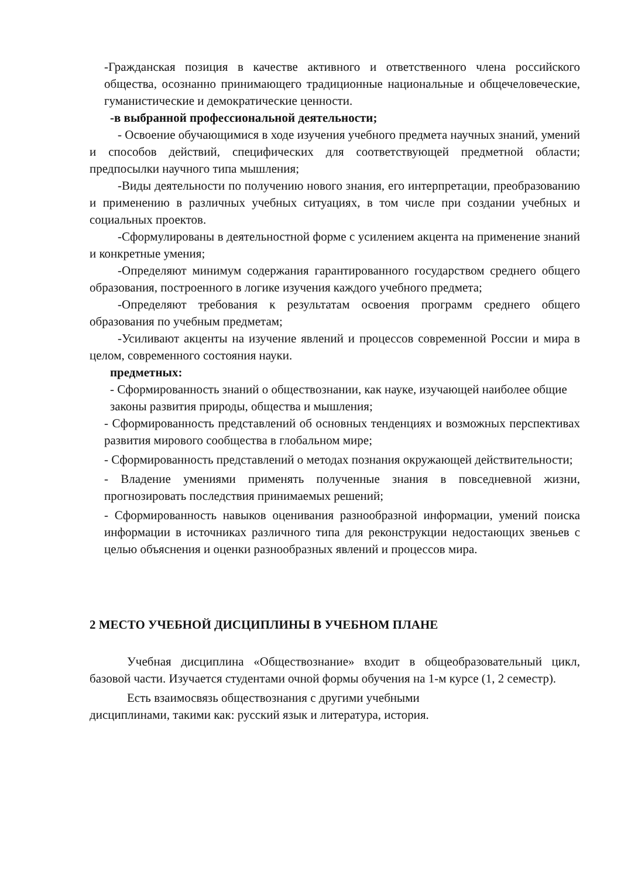-Гражданская позиция в качестве активного и ответственного члена российского общества, осознанно принимающего традиционные национальные и общечеловеческие, гуманистические и демократические ценности.
-в выбранной профессиональной деятельности;
- Освоение обучающимися в ходе изучения учебного предмета научных знаний, умений и способов действий, специфических для соответствующей предметной области; предпосылки научного типа мышления;
-Виды деятельности по получению нового знания, его интерпретации, преобразованию и применению в различных учебных ситуациях, в том числе при создании учебных и социальных проектов.
-Сформулированы в деятельностной форме с усилением акцента на применение знаний и конкретные умения;
-Определяют минимум содержания гарантированного государством среднего общего образования, построенного в логике изучения каждого учебного предмета;
-Определяют требования к результатам освоения программ среднего общего образования по учебным предметам;
-Усиливают акценты на изучение явлений и процессов современной России и мира в целом, современного состояния науки.
предметных:
- Сформированность знаний о обществознании, как науке, изучающей наиболее общие законы развития природы, общества и мышления;
- Сформированность представлений об основных тенденциях и возможных перспективах развития мирового сообщества в глобальном мире;
- Сформированность представлений о методах познания окружающей действительности;
- Владение умениями применять полученные знания в повседневной жизни, прогнозировать последствия принимаемых решений;
- Сформированность навыков оценивания разнообразной информации, умений поиска информации в источниках различного типа для реконструкции недостающих звеньев с целью объяснения и оценки разнообразных явлений и процессов мира.
2 МЕСТО УЧЕБНОЙ ДИСЦИПЛИНЫ В УЧЕБНОМ ПЛАНЕ
Учебная дисциплина «Обществознание» входит в общеобразовательный цикл, базовой части. Изучается студентами очной формы обучения на 1-м курсе (1, 2 семестр).
Есть взаимосвязь обществознания с другими учебными
дисциплинами, такими как: русский язык и литература, история.